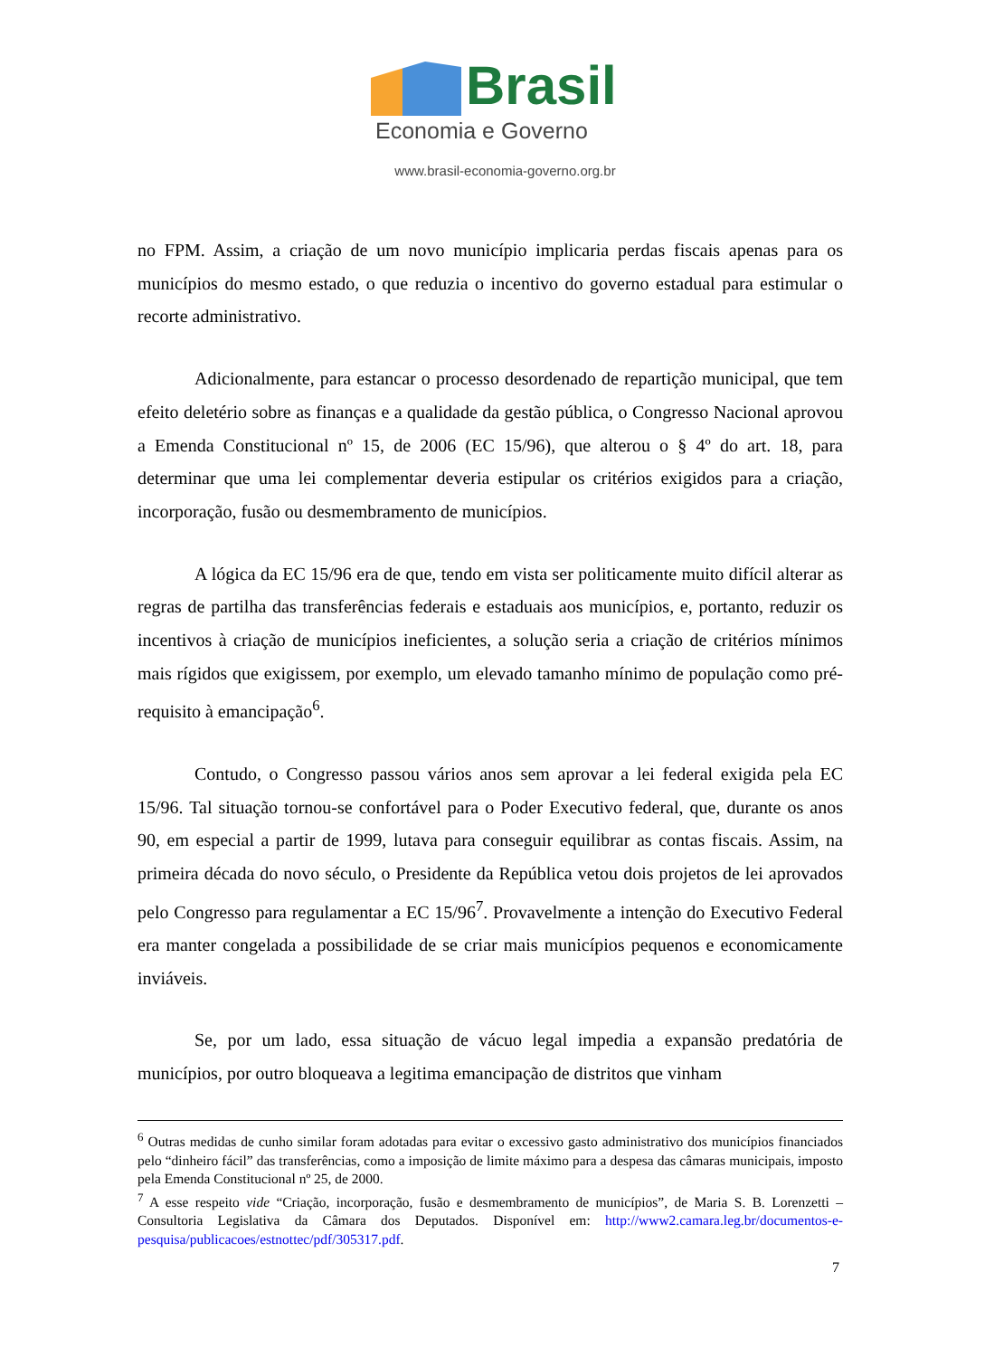Brasil
Economia e Governo
www.brasil-economia-governo.org.br
no FPM. Assim, a criação de um novo município implicaria perdas fiscais apenas para os municípios do mesmo estado, o que reduzia o incentivo do governo estadual para estimular o recorte administrativo.
Adicionalmente, para estancar o processo desordenado de repartição municipal, que tem efeito deletério sobre as finanças e a qualidade da gestão pública, o Congresso Nacional aprovou a Emenda Constitucional nº 15, de 2006 (EC 15/96), que alterou o § 4º do art. 18, para determinar que uma lei complementar deveria estipular os critérios exigidos para a criação, incorporação, fusão ou desmembramento de municípios.
A lógica da EC 15/96 era de que, tendo em vista ser politicamente muito difícil alterar as regras de partilha das transferências federais e estaduais aos municípios, e, portanto, reduzir os incentivos à criação de municípios ineficientes, a solução seria a criação de critérios mínimos mais rígidos que exigissem, por exemplo, um elevado tamanho mínimo de população como pré-requisito à emancipação<sup>6</sup>.
Contudo, o Congresso passou vários anos sem aprovar a lei federal exigida pela EC 15/96. Tal situação tornou-se confortável para o Poder Executivo federal, que, durante os anos 90, em especial a partir de 1999, lutava para conseguir equilibrar as contas fiscais. Assim, na primeira década do novo século, o Presidente da República vetou dois projetos de lei aprovados pelo Congresso para regulamentar a EC 15/96<sup>7</sup>. Provavelmente a intenção do Executivo Federal era manter congelada a possibilidade de se criar mais municípios pequenos e economicamente inviáveis.
Se, por um lado, essa situação de vácuo legal impedia a expansão predatória de municípios, por outro bloqueava a legitima emancipação de distritos que vinham
<sup>6</sup> Outras medidas de cunho similar foram adotadas para evitar o excessivo gasto administrativo dos municípios financiados pelo “dinheiro fácil” das transferências, como a imposição de limite máximo para a despesa das câmaras municipais, imposto pela Emenda Constitucional nº 25, de 2000.
<sup>7</sup> A esse respeito vide “Criação, incorporação, fusão e desmembramento de municípios”, de Maria S. B. Lorenzetti – Consultoria Legislativa da Câmara dos Deputados. Disponível em: http://www2.camara.leg.br/documentos-e-pesquisa/publicacoes/estnottec/pdf/305317.pdf.
7